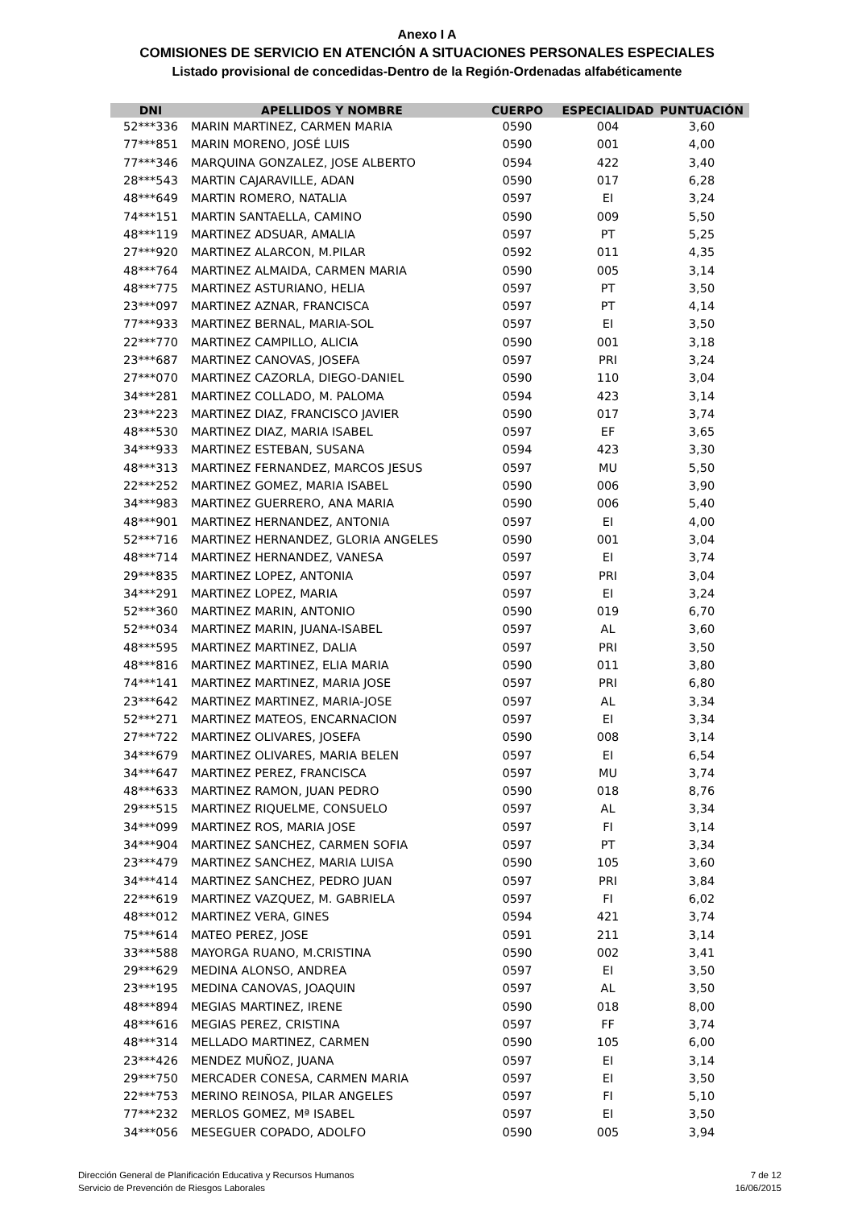Anexo I A
COMISIONES DE SERVICIO EN ATENCIÓN A SITUACIONES PERSONALES ESPECIALES
Listado provisional de concedidas-Dentro de la Región-Ordenadas alfabéticamente
| DNI | APELLIDOS Y NOMBRE | CUERPO | ESPECIALIDAD | PUNTUACIÓN |
| --- | --- | --- | --- | --- |
| 52***336 | MARIN MARTINEZ, CARMEN MARIA | 0590 | 004 | 3,60 |
| 77***851 | MARIN MORENO, JOSÉ LUIS | 0590 | 001 | 4,00 |
| 77***346 | MARQUINA GONZALEZ, JOSE ALBERTO | 0594 | 422 | 3,40 |
| 28***543 | MARTIN CAJARAVILLE, ADAN | 0590 | 017 | 6,28 |
| 48***649 | MARTIN ROMERO, NATALIA | 0597 | EI | 3,24 |
| 74***151 | MARTIN SANTAELLA, CAMINO | 0590 | 009 | 5,50 |
| 48***119 | MARTINEZ ADSUAR, AMALIA | 0597 | PT | 5,25 |
| 27***920 | MARTINEZ ALARCON, M.PILAR | 0592 | 011 | 4,35 |
| 48***764 | MARTINEZ ALMAIDA, CARMEN MARIA | 0590 | 005 | 3,14 |
| 48***775 | MARTINEZ ASTURIANO, HELIA | 0597 | PT | 3,50 |
| 23***097 | MARTINEZ AZNAR, FRANCISCA | 0597 | PT | 4,14 |
| 77***933 | MARTINEZ BERNAL, MARIA-SOL | 0597 | EI | 3,50 |
| 22***770 | MARTINEZ CAMPILLO, ALICIA | 0590 | 001 | 3,18 |
| 23***687 | MARTINEZ CANOVAS, JOSEFA | 0597 | PRI | 3,24 |
| 27***070 | MARTINEZ CAZORLA, DIEGO-DANIEL | 0590 | 110 | 3,04 |
| 34***281 | MARTINEZ COLLADO, M. PALOMA | 0594 | 423 | 3,14 |
| 23***223 | MARTINEZ DIAZ, FRANCISCO JAVIER | 0590 | 017 | 3,74 |
| 48***530 | MARTINEZ DIAZ, MARIA ISABEL | 0597 | EF | 3,65 |
| 34***933 | MARTINEZ ESTEBAN, SUSANA | 0594 | 423 | 3,30 |
| 48***313 | MARTINEZ FERNANDEZ, MARCOS JESUS | 0597 | MU | 5,50 |
| 22***252 | MARTINEZ GOMEZ, MARIA ISABEL | 0590 | 006 | 3,90 |
| 34***983 | MARTINEZ GUERRERO, ANA MARIA | 0590 | 006 | 5,40 |
| 48***901 | MARTINEZ HERNANDEZ, ANTONIA | 0597 | EI | 4,00 |
| 52***716 | MARTINEZ HERNANDEZ, GLORIA ANGELES | 0590 | 001 | 3,04 |
| 48***714 | MARTINEZ HERNANDEZ, VANESA | 0597 | EI | 3,74 |
| 29***835 | MARTINEZ LOPEZ, ANTONIA | 0597 | PRI | 3,04 |
| 34***291 | MARTINEZ LOPEZ, MARIA | 0597 | EI | 3,24 |
| 52***360 | MARTINEZ MARIN, ANTONIO | 0590 | 019 | 6,70 |
| 52***034 | MARTINEZ MARIN, JUANA-ISABEL | 0597 | AL | 3,60 |
| 48***595 | MARTINEZ MARTINEZ, DALIA | 0597 | PRI | 3,50 |
| 48***816 | MARTINEZ MARTINEZ, ELIA MARIA | 0590 | 011 | 3,80 |
| 74***141 | MARTINEZ MARTINEZ, MARIA JOSE | 0597 | PRI | 6,80 |
| 23***642 | MARTINEZ MARTINEZ, MARIA-JOSE | 0597 | AL | 3,34 |
| 52***271 | MARTINEZ MATEOS, ENCARNACION | 0597 | EI | 3,34 |
| 27***722 | MARTINEZ OLIVARES, JOSEFA | 0590 | 008 | 3,14 |
| 34***679 | MARTINEZ OLIVARES, MARIA BELEN | 0597 | EI | 6,54 |
| 34***647 | MARTINEZ PEREZ, FRANCISCA | 0597 | MU | 3,74 |
| 48***633 | MARTINEZ RAMON, JUAN PEDRO | 0590 | 018 | 8,76 |
| 29***515 | MARTINEZ RIQUELME, CONSUELO | 0597 | AL | 3,34 |
| 34***099 | MARTINEZ ROS, MARIA JOSE | 0597 | FI | 3,14 |
| 34***904 | MARTINEZ SANCHEZ, CARMEN SOFIA | 0597 | PT | 3,34 |
| 23***479 | MARTINEZ SANCHEZ, MARIA LUISA | 0590 | 105 | 3,60 |
| 34***414 | MARTINEZ SANCHEZ, PEDRO JUAN | 0597 | PRI | 3,84 |
| 22***619 | MARTINEZ VAZQUEZ, M. GABRIELA | 0597 | FI | 6,02 |
| 48***012 | MARTINEZ VERA, GINES | 0594 | 421 | 3,74 |
| 75***614 | MATEO PEREZ, JOSE | 0591 | 211 | 3,14 |
| 33***588 | MAYORGA RUANO, M.CRISTINA | 0590 | 002 | 3,41 |
| 29***629 | MEDINA ALONSO, ANDREA | 0597 | EI | 3,50 |
| 23***195 | MEDINA CANOVAS, JOAQUIN | 0597 | AL | 3,50 |
| 48***894 | MEGIAS MARTINEZ, IRENE | 0590 | 018 | 8,00 |
| 48***616 | MEGIAS PEREZ, CRISTINA | 0597 | FF | 3,74 |
| 48***314 | MELLADO MARTINEZ, CARMEN | 0590 | 105 | 6,00 |
| 23***426 | MENDEZ MUÑOZ, JUANA | 0597 | EI | 3,14 |
| 29***750 | MERCADER CONESA, CARMEN MARIA | 0597 | EI | 3,50 |
| 22***753 | MERINO REINOSA, PILAR ANGELES | 0597 | FI | 5,10 |
| 77***232 | MERLOS GOMEZ, Mª ISABEL | 0597 | EI | 3,50 |
| 34***056 | MESEGUER COPADO, ADOLFO | 0590 | 005 | 3,94 |
Dirección General de Planificación Educativa y Recursos Humanos
Servicio de Prevención de Riesgos Laborales
7 de 12
16/06/2015